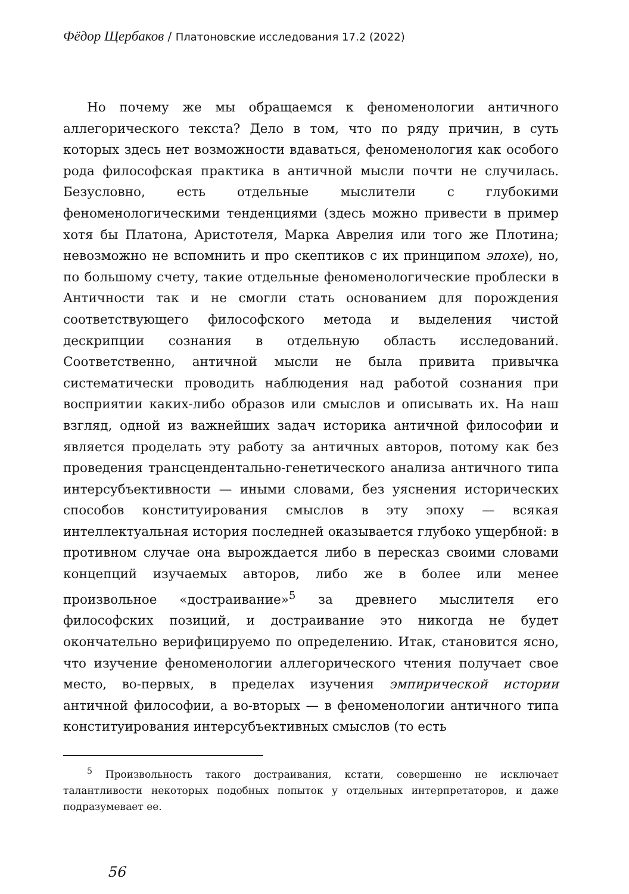Фёдор Щербаков / Платоновские исследования 17.2 (2022)
Но почему же мы обращаемся к феноменологии античного аллегорического текста? Дело в том, что по ряду причин, в суть которых здесь нет возможности вдаваться, феноменология как особого рода философская практика в античной мысли почти не случилась. Безусловно, есть отдельные мыслители с глубокими феноменологическими тенденциями (здесь можно привести в пример хотя бы Платона, Аристотеля, Марка Аврелия или того же Плотина; невозможно не вспомнить и про скептиков с их принципом эпохе), но, по большому счету, такие отдельные феноменологические проблески в Античности так и не смогли стать основанием для порождения соответствующего философского метода и выделения чистой дескрипции сознания в отдельную область исследований. Соответственно, античной мысли не была привита привычка систематически проводить наблюдения над работой сознания при восприятии каких-либо образов или смыслов и описывать их. На наш взгляд, одной из важнейших задач историка античной философии и является проделать эту работу за античных авторов, потому как без проведения трансцендентально-генетического анализа античного типа интерсубъективности — иными словами, без уяснения исторических способов конституирования смыслов в эту эпоху — всякая интеллектуальная история последней оказывается глубоко ущербной: в противном случае она вырождается либо в пересказ своими словами концепций изучаемых авторов, либо же в более или менее произвольное «достраивание»<sup>5</sup> за древнего мыслителя его философских позиций, и достраивание это никогда не будет окончательно верифицируемо по определению. Итак, становится ясно, что изучение феноменологии аллегорического чтения получает свое место, во-первых, в пределах изучения эмпирической истории античной философии, а во-вторых — в феноменологии античного типа конституирования интерсубъективных смыслов (то есть
<sup>5</sup> Произвольность такого достраивания, кстати, совершенно не исключает талантливости некоторых подобных попыток у отдельных интерпретаторов, и даже подразумевает ее.
56